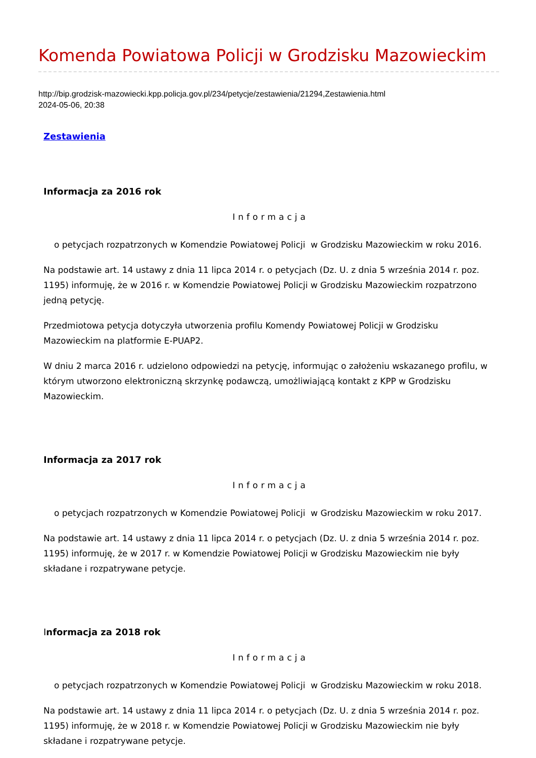Komenda Powiatowa Policji w Grodzisku Mazowieckim
http://bip.grodzisk-mazowiecki.kpp.policja.gov.pl/234/petycje/zestawienia/21294,Zestawienia.html
2024-05-06, 20:38
Zestawienia
Informacja za 2016 rok
Informacja
o petycjach rozpatrzonych w Komendzie Powiatowej Policji w Grodzisku Mazowieckim w roku 2016.
Na podstawie art. 14 ustawy z dnia 11 lipca 2014 r. o petycjach (Dz. U. z dnia 5 września 2014 r. poz. 1195) informuję, że w 2016 r. w Komendzie Powiatowej Policji w Grodzisku Mazowieckim rozpatrzono jedną petycję.
Przedmiotowa petycja dotyczyła utworzenia profilu Komendy Powiatowej Policji w Grodzisku Mazowieckim na platformie E-PUAP2.
W dniu 2 marca 2016 r. udzielono odpowiedzi na petycję, informując o założeniu wskazanego profilu, w którym utworzono elektroniczną skrzynkę podawczą, umożliwiającą kontakt z KPP w Grodzisku Mazowieckim.
Informacja za 2017 rok
Informacja
o petycjach rozpatrzonych w Komendzie Powiatowej Policji w Grodzisku Mazowieckim w roku 2017.
Na podstawie art. 14 ustawy z dnia 11 lipca 2014 r. o petycjach (Dz. U. z dnia 5 września 2014 r. poz. 1195) informuję, że w 2017 r. w Komendzie Powiatowej Policji w Grodzisku Mazowieckim nie były składane i rozpatrywane petycje.
Informacja za 2018 rok
Informacja
o petycjach rozpatrzonych w Komendzie Powiatowej Policji w Grodzisku Mazowieckim w roku 2018.
Na podstawie art. 14 ustawy z dnia 11 lipca 2014 r. o petycjach (Dz. U. z dnia 5 września 2014 r. poz. 1195) informuję, że w 2018 r. w Komendzie Powiatowej Policji w Grodzisku Mazowieckim nie były składane i rozpatrywane petycje.